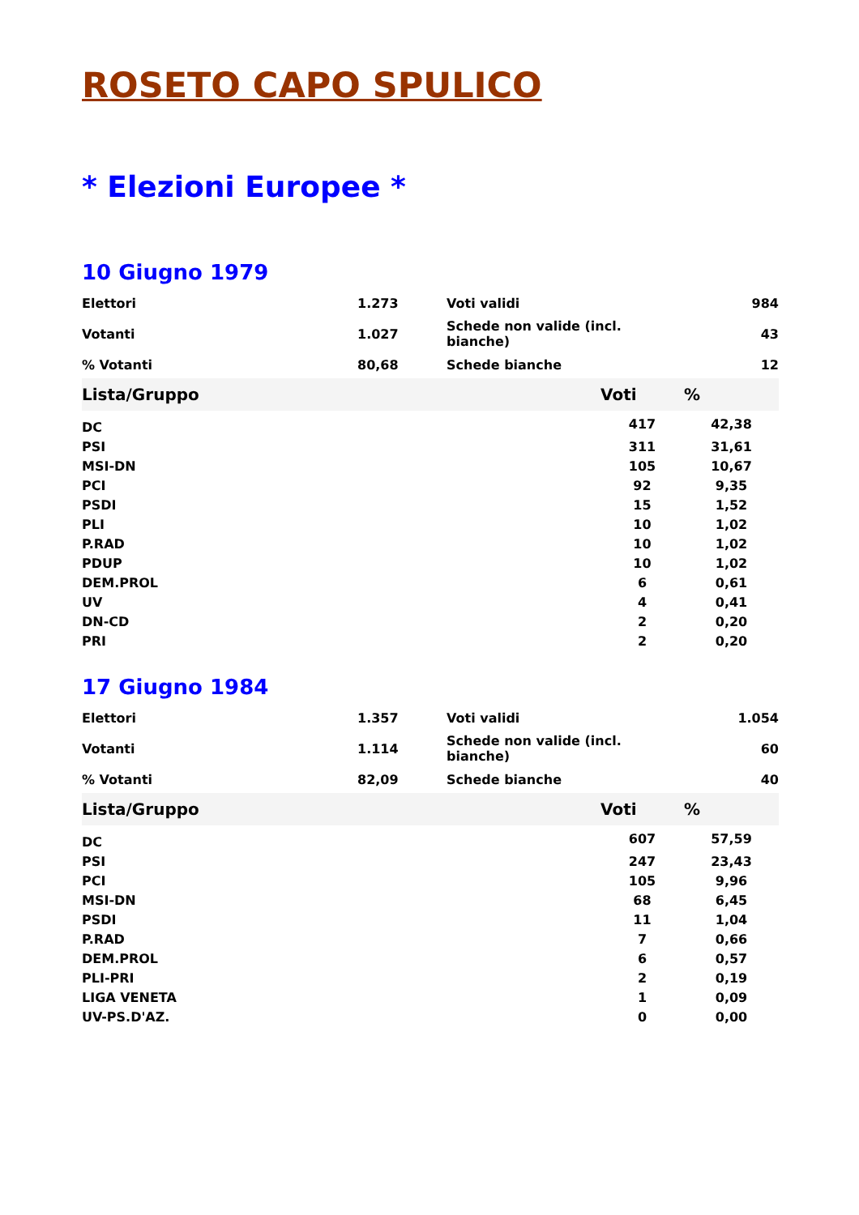ROSETO CAPO SPULICO
* Elezioni Europee *
10 Giugno 1979
| Elettori | 1.273 | Voti validi | 984 |
| Votanti | 1.027 | Schede non valide (incl. bianche) | 43 |
| % Votanti | 80,68 | Schede bianche | 12 |
| Lista/Gruppo | Voti | % |
| --- | --- | --- |
| DC | 417 | 42,38 |
| PSI | 311 | 31,61 |
| MSI-DN | 105 | 10,67 |
| PCI | 92 | 9,35 |
| PSDI | 15 | 1,52 |
| PLI | 10 | 1,02 |
| P.RAD | 10 | 1,02 |
| PDUP | 10 | 1,02 |
| DEM.PROL | 6 | 0,61 |
| UV | 4 | 0,41 |
| DN-CD | 2 | 0,20 |
| PRI | 2 | 0,20 |
17 Giugno 1984
| Elettori | 1.357 | Voti validi | 1.054 |
| Votanti | 1.114 | Schede non valide (incl. bianche) | 60 |
| % Votanti | 82,09 | Schede bianche | 40 |
| Lista/Gruppo | Voti | % |
| --- | --- | --- |
| DC | 607 | 57,59 |
| PSI | 247 | 23,43 |
| PCI | 105 | 9,96 |
| MSI-DN | 68 | 6,45 |
| PSDI | 11 | 1,04 |
| P.RAD | 7 | 0,66 |
| DEM.PROL | 6 | 0,57 |
| PLI-PRI | 2 | 0,19 |
| LIGA VENETA | 1 | 0,09 |
| UV-PS.D'AZ. | 0 | 0,00 |